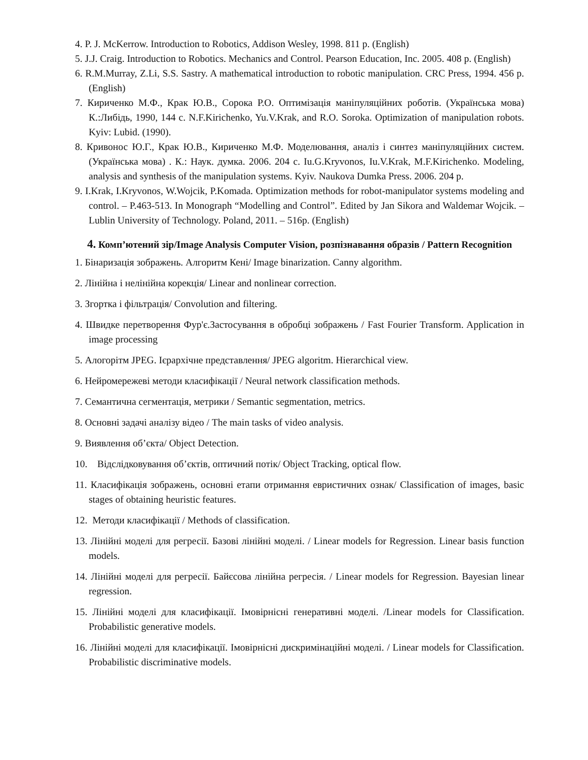4. P. J. McKerrow. Introduction to Robotics, Addison Wesley, 1998. 811 p. (English)
5. J.J. Craig. Introduction to Robotics. Mechanics and Control. Pearson Education, Inc. 2005. 408 p. (English)
6. R.M.Murray, Z.Li, S.S. Sastry. A mathematical introduction to robotic manipulation. CRC Press, 1994. 456 p.(English)
7. Кириченко М.Ф., Крак Ю.В., Сорока Р.О. Оптимізація маніпуляційних роботів. (Українська мова) К.:Либідь, 1990, 144 с. N.F.Kirichenko, Yu.V.Krak, and R.O. Soroka. Optimization of manipulation robots. Kyiv: Lubid. (1990).
8. Кривонос Ю.Г., Крак Ю.В., Кириченко М.Ф. Моделювання, аналіз і синтез маніпуляційних систем. (Українська мова) . К.: Наук. думка. 2006. 204 с. Iu.G.Kryvonos, Iu.V.Krak, M.F.Kirichenko. Modeling, analysis and synthesis of the manipulation systems. Kyiv. Naukova Dumka Press. 2006. 204 p.
9. I.Krak, I.Kryvonos, W.Wojcik, P.Komada. Optimization methods for robot-manipulator systems modeling and control. – P.463-513. In Monograph “Modelling and Control”. Edited by Jan Sikora and Waldemar Wojcik. – Lublin University of Technology. Poland, 2011. – 516p. (English)
4. Комп’ютений зір/Image Analysis Computer Vision, розпізнавання образів / Pattern Recognition
1. Бінаризація зображень. Алгоритм Кені/ Image binarization. Canny algorithm.
2. Лінійна і нелінійна корекція/ Linear and nonlinear correction.
3. Згортка і фільтрація/ Convolution and filtering.
4. Швидке перетворення Фур'є.Застосування в обробці зображень / Fast Fourier Transform. Application in image processing
5. Алогорітм JPEG. Ієрархічне представлення/ JPEG algoritm. Hierarchical view.
6. Нейромережеві методи класифікації / Neural network classification methods.
7. Семантична сегментація, метрики / Semantic segmentation, metrics.
8. Основні задачі аналізу відео / The main tasks of video analysis.
9. Виявлення об’єкта/ Object Detection.
10. Відслідковування об’єктів, оптичний потік/ Object Tracking, optical flow.
11. Класифікація зображень, основні етапи отримання евристичних ознак/ Classification of images, basic stages of obtaining heuristic features.
12. Методи класифікації / Methods of classification.
13. Лінійні моделі для регресії. Базові лінійні моделі. / Linear models for Regression. Linear basis function models.
14. Лінійні моделі для регресії. Байєсова лінійна регресія. / Linear models for Regression. Bayesian linear regression.
15. Лінійні моделі для класифікації. Імовірнісні генеративні моделі. /Linear models for Classification. Probabilistic generative models.
16. Лінійні моделі для класифікації. Імовірнісні дискримінаційні моделі. / Linear models for Classification. Probabilistic discriminative models.